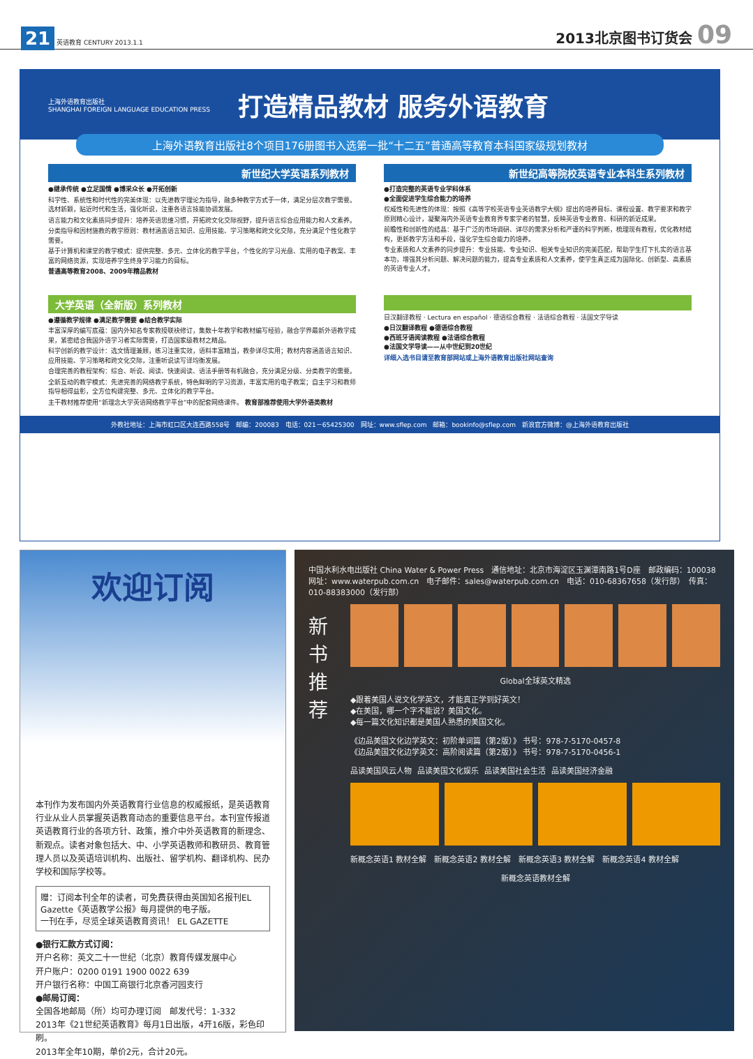21 英语教育 CENTURY 2013.1.1
2013北京图书订货会 09
上海外语教育出版社
SHANGHAI FOREIGN LANGUAGE EDUCATION PRESS
打造精品教材 服务外语教育
上海外语教育出版社8个项目176册图书入选第一批“十二五”普通高等教育本科国家级规划教材
新世纪大学英语系列教材
●继承传统 ●立足国情 ●博采众长 ●开拓创新
科学性、系统性和时代性的完美体现：以先进教学理论为指导，融多种教学方式于一体，满足分层次教学需要。选材新颖，贴近时代和生活，强化听说，注重各语言技能协调发展。
语言能力和文化素质同步提升：培养英语思维习惯，开拓跨文化交际视野，提升语言综合应用能力和人文素养。
分类指导和因材施教的教学原则：教材涵盖语言知识、应用技能、学习策略和跨文化交际，充分满足个性化教学需要。
基于计算机和课堂的教学模式：提供完整、多元、立体化的教学平台，个性化的学习光盘、实用的电子教案、丰富的网络资源，实现培养学生终身学习能力的目标。
普通高等教育2008、2009年精品教材
新世纪高等院校英语专业本科生系列教材
●打造完整的英语专业学科体系
●全面促进学生综合能力的培养
权威性和先进性的体现：按照《高等学校英语专业英语教学大纲》提出的培养目标、课程设置、教学要求和教学原则精心设计，凝聚海内外英语专业教育界专家学者的智慧，反映英语专业教育、科研的新近成果。
前瞻性和创新性的结晶：基于广泛的市场调研、详尽的需求分析和严谨的科学判断，梳理现有教程，优化教材结构，更新教学方法和手段，强化学生综合能力的培养。
专业素质和人文素养的同步提升：专业技能、专业知识、相关专业知识的完美匹配，帮助学生打下扎实的语言基本功，增强其分析问题、解决问题的能力，提高专业素质和人文素养，使学生真正成为国际化、创新型、高素质的英语专业人才。
大学英语（全新版）系列教材
●遵循教学规律 ●满足教学需要 ●结合教学实际
丰富深厚的编写底蕴：国内外知名专家教授联袂修订，集数十年教学和教材编写经验，融合学界最新外语教学成果，紧密结合我国外语学习者实际需要，打造国家级教材之精品。
科学创新的教学设计：选文情理兼顾，练习注重实效，语料丰富精当，教参详尽实用；教材内容涵盖语言知识、应用技能、学习策略和跨文化交际，注重听说读写译均衡发展。
合理完善的教程架构：综合、听说、阅读、快速阅读、语法手册等有机融合，充分满足分级、分类教学的需要。
全新互动的教学模式：先进完善的网络教学系统，特色鲜明的学习资源，丰富实用的电子教案；自主学习和教师指导相得益彰，全方位构建完整、多元、立体化的教学平台。
主干教材推荐使用“新理念大学英语网络教学平台”中的配套网络课件。 教育部推荐使用大学外语类教材
日汉翻译教程 · Lectura en español · 德语综合教程 · 法语综合教程 · 法国文学导读
●日汉翻译教程 ●德语综合教程
●西班牙语阅读教程 ●法语综合教程
●法国文学导读——从中世纪到20世纪
详细入选书目请至教育部网站或上海外语教育出版社网站查询
外教社地址：上海市虹口区大连西路558号　邮编：200083　电话：021－65425300　网址：www.sflep.com　邮箱：bookinfo@sflep.com　新浪官方微博：@上海外语教育出版社
欢迎订阅
本刊作为发布国内外英语教育行业信息的权威报纸，是英语教育行业从业人员掌握英语教育动态的重要信息平台。本刊宣传报道英语教育行业的各项方针、政策，推介中外英语教育的新理念、新观点。读者对象包括大、中、小学英语教师和教研员、教育管理人员以及英语培训机构、出版社、留学机构、翻译机构、民办学校和国际学校等。
赠：订阅本刊全年的读者，可免费获得由英国知名报刊EL Gazette《英语教学公报》每月提供的电子版。
一刊在手，尽览全球英语教育资讯！ EL GAZETTE
●银行汇款方式订阅：
开户名称：英文二十一世纪（北京）教育传媒发展中心
开户账户：0200 0191 1900 0022 639
开户银行名称：中国工商银行北京香河园支行
●邮局订阅：
全国各地邮局（所）均可办理订阅　邮发代号：1-332
2013年《21世纪英语教育》每月1日出版，4开16版，彩色印刷。
2013年全年10期，单价2元，合计20元。
中国水利水电出版社 China Water & Power Press　通信地址：北京市海淀区玉渊潭南路1号D座　邮政编码：100038　网址：www.waterpub.com.cn　电子邮件：sales@waterpub.com.cn　电话：010-68367658（发行部）　传真：010-88383000（发行部）
新
书
推
荐
Global全球英文精选
◆跟着美国人说文化学英文，才能真正学到好英文！
◆在美国，哪一个字不能说？美国文化。
◆每一篇文化知识都是美国人熟悉的美国文化。
《边品美国文化边学英文：初阶单词篇（第2版）》 书号：978-7-5170-0457-8
《边品美国文化边学英文：高阶阅读篇（第2版）》 书号：978-7-5170-0456-1
品读美国风云人物 品读美国文化娱乐 品读美国社会生活 品读美国经济金融
新概念英语1 教材全解　新概念英语2 教材全解　新概念英语3 教材全解　新概念英语4 教材全解
新概念英语教材全解